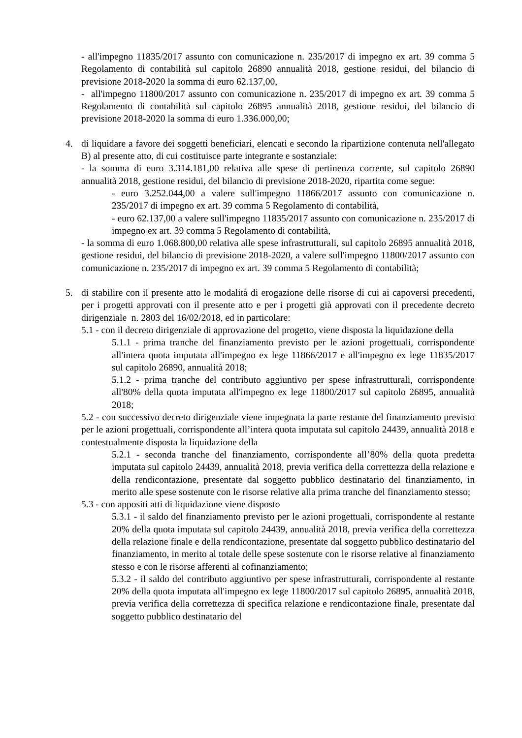- all'impegno 11835/2017 assunto con comunicazione n. 235/2017 di impegno ex art. 39 comma 5 Regolamento di contabilità sul capitolo 26890 annualità 2018, gestione residui, del bilancio di previsione 2018-2020 la somma di euro 62.137,00,
- all'impegno 11800/2017 assunto con comunicazione n. 235/2017 di impegno ex art. 39 comma 5 Regolamento di contabilità sul capitolo 26895 annualità 2018, gestione residui, del bilancio di previsione 2018-2020 la somma di euro 1.336.000,00;
4.
di liquidare a favore dei soggetti beneficiari, elencati e secondo la ripartizione contenuta nell'allegato B) al presente atto, di cui costituisce parte integrante e sostanziale:
- la somma di euro 3.314.181,00 relativa alle spese di pertinenza corrente, sul capitolo 26890 annualità 2018, gestione residui, del bilancio di previsione 2018-2020, ripartita come segue:
- euro 3.252.044,00 a valere sull'impegno 11866/2017 assunto con comunicazione n. 235/2017 di impegno ex art. 39 comma 5 Regolamento di contabilità,
- euro 62.137,00 a valere sull'impegno 11835/2017 assunto con comunicazione n. 235/2017 di impegno ex art. 39 comma 5 Regolamento di contabilità,
- la somma di euro 1.068.800,00 relativa alle spese infrastrutturali, sul capitolo 26895 annualità 2018, gestione residui, del bilancio di previsione 2018-2020, a valere sull'impegno 11800/2017 assunto con comunicazione n. 235/2017 di impegno ex art. 39 comma 5 Regolamento di contabilità;
5.
di stabilire con il presente atto le modalità di erogazione delle risorse di cui ai capoversi precedenti, per i progetti approvati con il presente atto e per i progetti già approvati con il precedente decreto dirigenziale n. 2803 del 16/02/2018, ed in particolare:
5.1 - con il decreto dirigenziale di approvazione del progetto, viene disposta la liquidazione della
5.1.1 - prima tranche del finanziamento previsto per le azioni progettuali, corrispondente all'intera quota imputata all'impegno ex lege 11866/2017 e all'impegno ex lege 11835/2017 sul capitolo 26890, annualità 2018;
5.1.2 - prima tranche del contributo aggiuntivo per spese infrastrutturali, corrispondente all'80% della quota imputata all'impegno ex lege 11800/2017 sul capitolo 26895, annualità 2018;
5.2 - con successivo decreto dirigenziale viene impegnata la parte restante del finanziamento previsto per le azioni progettuali, corrispondente all’intera quota imputata sul capitolo 24439, annualità 2018 e contestualmente disposta la liquidazione della
5.2.1 - seconda tranche del finanziamento, corrispondente all’80% della quota predetta imputata sul capitolo 24439, annualità 2018, previa verifica della correttezza della relazione e della rendicontazione, presentate dal soggetto pubblico destinatario del finanziamento, in merito alle spese sostenute con le risorse relative alla prima tranche del finanziamento stesso;
5.3 - con appositi atti di liquidazione viene disposto
5.3.1 - il saldo del finanziamento previsto per le azioni progettuali, corrispondente al restante 20% della quota imputata sul capitolo 24439, annualità 2018, previa verifica della correttezza della relazione finale e della rendicontazione, presentate dal soggetto pubblico destinatario del finanziamento, in merito al totale delle spese sostenute con le risorse relative al finanziamento stesso e con le risorse afferenti al cofinanziamento;
5.3.2 - il saldo del contributo aggiuntivo per spese infrastrutturali, corrispondente al restante 20% della quota imputata all'impegno ex lege 11800/2017 sul capitolo 26895, annualità 2018, previa verifica della correttezza di specifica relazione e rendicontazione finale, presentate dal soggetto pubblico destinatario del